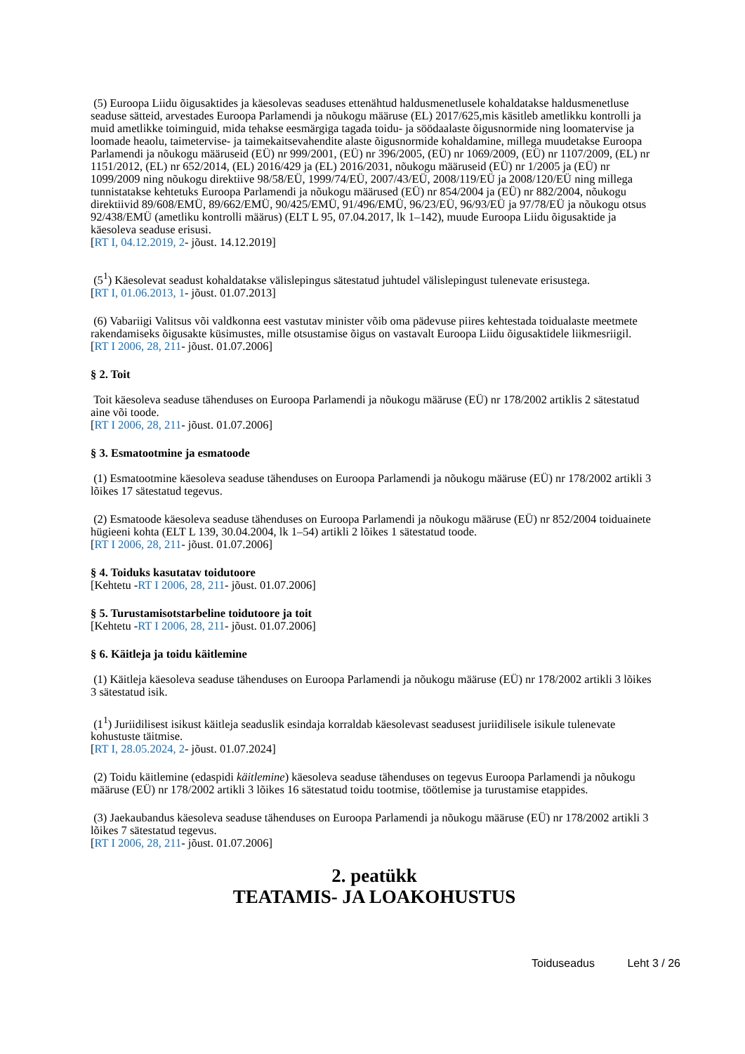(5) Euroopa Liidu õigusaktides ja käesolevas seaduses ettenähtud haldusmenetlusele kohaldatakse haldusmenetluse seaduse sätteid, arvestades Euroopa Parlamendi ja nõukogu määruse (EL) 2017/625,mis käsitleb ametlikku kontrolli ja muid ametlikke toiminguid, mida tehakse eesmärgiga tagada toidu- ja söödaalaste õigusnormide ning loomatervise ja loomade heaolu, taimetervise- ja taimekaitsevahendite alaste õigusnormide kohaldamine, millega muudetakse Euroopa Parlamendi ja nõukogu määruseid (EÜ) nr 999/2001, (EÜ) nr 396/2005, (EÜ) nr 1069/2009, (EÜ) nr 1107/2009, (EL) nr 1151/2012, (EL) nr 652/2014, (EL) 2016/429 ja (EL) 2016/2031, nõukogu määruseid (EÜ) nr 1/2005 ja (EÜ) nr 1099/2009 ning nõukogu direktiive 98/58/EÜ, 1999/74/EÜ, 2007/43/EÜ, 2008/119/EÜ ja 2008/120/EÜ ning millega tunnistatakse kehtetuks Euroopa Parlamendi ja nõukogu määrused (EÜ) nr 854/2004 ja (EÜ) nr 882/2004, nõukogu direktiivid 89/608/EMÜ, 89/662/EMÜ, 90/425/EMÜ, 91/496/EMÜ, 96/23/EÜ, 96/93/EÜ ja 97/78/EÜ ja nõukogu otsus 92/438/EMÜ (ametliku kontrolli määrus) (ELT L 95, 07.04.2017, lk 1–142), muude Euroopa Liidu õigusaktide ja käesoleva seaduse erisusi.
[RT I, 04.12.2019, 2- jõust. 14.12.2019]
(5<sup>1</sup>) Käesolevat seadust kohaldatakse välislepingus sätestatud juhtudel välislepingust tulenevate erisustega.
[RT I, 01.06.2013, 1- jõust. 01.07.2013]
(6) Vabariigi Valitsus või valdkonna eest vastutav minister võib oma pädevuse piires kehtestada toidualaste meetmete rakendamiseks õigusakte küsimustes, mille otsustamise õigus on vastavalt Euroopa Liidu õigusaktidele liikmesriigil.
[RT I 2006, 28, 211- jõust. 01.07.2006]
§ 2. Toit
Toit käesoleva seaduse tähenduses on Euroopa Parlamendi ja nõukogu määruse (EÜ) nr 178/2002 artiklis 2 sätestatud aine või toode.
[RT I 2006, 28, 211- jõust. 01.07.2006]
§ 3. Esmatootmine ja esmatoode
(1) Esmatootmine käesoleva seaduse tähenduses on Euroopa Parlamendi ja nõukogu määruse (EÜ) nr 178/2002 artikli 3 lõikes 17 sätestatud tegevus.
(2) Esmatoode käesoleva seaduse tähenduses on Euroopa Parlamendi ja nõukogu määruse (EÜ) nr 852/2004 toiduainete hügieeni kohta (ELT L 139, 30.04.2004, lk 1–54) artikli 2 lõikes 1 sätestatud toode.
[RT I 2006, 28, 211- jõust. 01.07.2006]
§ 4. Toiduks kasutatav toidutoore
[Kehtetu -RT I 2006, 28, 211- jõust. 01.07.2006]
§ 5. Turustamisotstarbeline toidutoore ja toit
[Kehtetu -RT I 2006, 28, 211- jõust. 01.07.2006]
§ 6. Käitleja ja toidu käitlemine
(1) Käitleja käesoleva seaduse tähenduses on Euroopa Parlamendi ja nõukogu määruse (EÜ) nr 178/2002 artikli 3 lõikes 3 sätestatud isik.
(1<sup>1</sup>) Juriidilisest isikust käitleja seaduslik esindaja korraldab käesolevast seadusest juriidilisele isikule tulenevate kohustuste täitmise.
[RT I, 28.05.2024, 2- jõust. 01.07.2024]
(2) Toidu käitlemine (edaspidi käitlemine) käesoleva seaduse tähenduses on tegevus Euroopa Parlamendi ja nõukogu määruse (EÜ) nr 178/2002 artikli 3 lõikes 16 sätestatud toidu tootmise, töötlemise ja turustamise etappides.
(3) Jaekaubandus käesoleva seaduse tähenduses on Euroopa Parlamendi ja nõukogu määruse (EÜ) nr 178/2002 artikli 3 lõikes 7 sätestatud tegevus.
[RT I 2006, 28, 211- jõust. 01.07.2006]
2. peatükk
TEATAMIS- JA LOAKOHUSTUS
Toiduseadus Leht 3 / 26